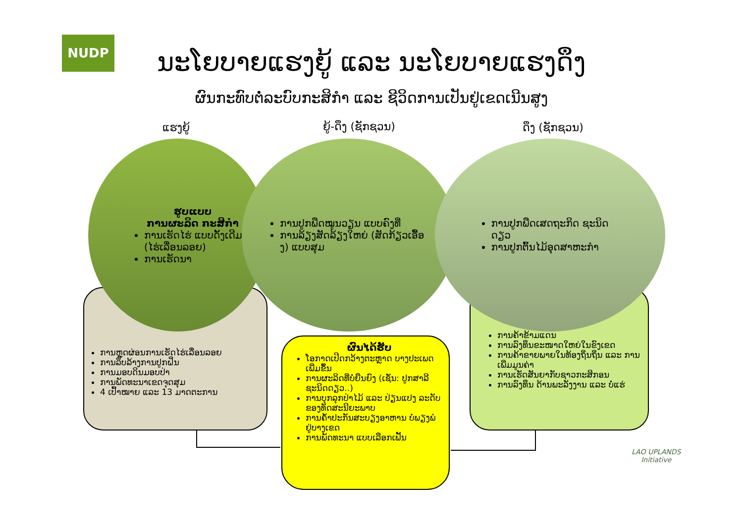NUDP
ນະໂຍບາຍແຮງຍູ້ ແລະ ນະໂຍບາຍແຮງດຶງ
ຜົນກະທົບຕໍ່ລະບົບກະສິກຳ ແລະ ຊີວິດການເປັນຢູ່ເຂດເນີນສູງ
ແຮງຍູ້ ຍູ້-ດຶງ (ຊັກຊວນ) ດຶງ (ຊັກຊວນ)
ການຫຼຸດຜ່ອນການເຮັດໄຮ່ເລື່ອນລອຍ
ການລຶບລ້າງການປູກຝິ່ນ
ການມອບດິນມອບປ່າ
ການພັດທະນາເຂດຈຸດສຸມ
4 ເປົ້າໝາຍ ແລະ 13 ມາດຕະການ
ການຄ້າຂ້າມແດນ
ການລົງທຶນຂະໜາດໃຫຍ່ໃນຂົງເຂດ
ການຄ້າຂາຍພາຍໃນທ້ອງຖິ່ນຖິ່ນ ແລະ ການເພີ່ມມູນຄ່າ
ການເຮັດສັນຍາກັບຊາວກະສິກອນ
ການລົງທຶນ ດ້ານພະລັງງານ ແລະ ບໍ່ແຮ່
ຮູບແບບ
ການຜະລິດ ກະສິກຳ
ການເຮັດໄຮ່ ແບບດັ້ງເດີມ (ໄຮ່ເລື່ອນລອຍ)
ການເຮັດນາ
ການປູກພືດໝູນວຽນ ແບບຄົງທີ່
ການລ້ຽງສັດລ້ຽງໃຫຍ່ (ສັດກ້ຽວເອື້ອງ) ແບບສຸມ
ການປູກພືດເສດຖະກິດ ຊະນິດດຽວ
ການປູກຕົ້ນໄມ້ອຸດສາຫະກຳ
ຜົນໄດ້ຮັບ
ໂອກາດເປີດກວ້າງຕະຫຼາດ ບາງປະເພດ ເພີ່ມຂຶ້ນ
ການຜະລິດທີ່ບໍ່ຍືນຍົງ (ເຊັ່ນ: ປູກສາລີ ຊະນິດດຽວ..)
ການບຸກລຸກປ່າໄມ້ ແລະ ປ່ຽນແປງ ລະດັບຂອງທັດສະນີຍະພາບ
ການຄ້ຳປະກັນສະບຽງອາຫານ ບໍ່ພຽງພໍ ຢູ່ບາງເຂດ
ການພັດທະນາ ແບບເລືອກເຟັ້ນ
LAO UPLANDS
Initiative